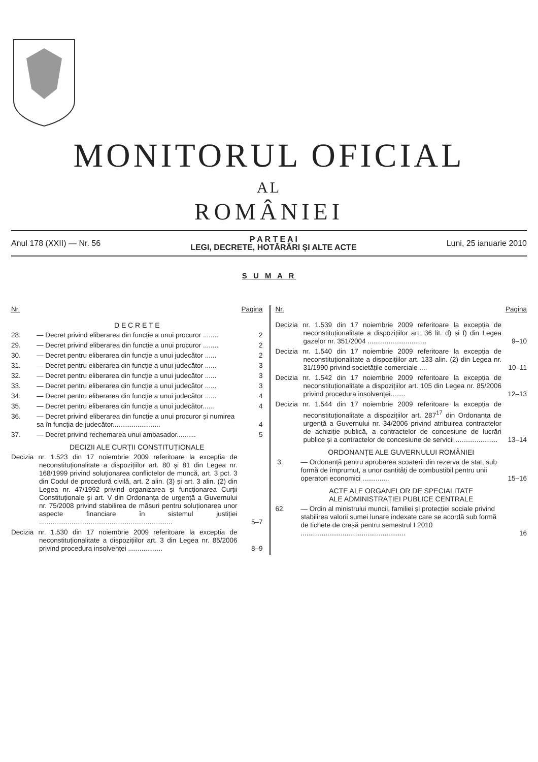MONITORUL OFICIAL
AL
ROMÂNIEI
Anul 178 (XXII) — Nr. 56
P A R T E A I
LEGI, DECRETE, HOTĂRÂRI ȘI ALTE ACTE
Luni, 25 ianuarie 2010
S U M A R
Nr. Pagina
D E C R E T E
28. — Decret privind eliberarea din funcție a unui procuror ........ 2
29. — Decret privind eliberarea din funcție a unui procuror ........ 2
30. — Decret pentru eliberarea din funcție a unui judecător ...... 2
31. — Decret pentru eliberarea din funcție a unui judecător ...... 3
32. — Decret pentru eliberarea din funcție a unui judecător ...... 3
33. — Decret pentru eliberarea din funcție a unui judecător ...... 3
34. — Decret pentru eliberarea din funcție a unui judecător ...... 4
35. — Decret pentru eliberarea din funcție a unui judecător...... 4
36. — Decret privind eliberarea din funcție a unui procuror și numirea sa în funcția de judecător......................... 4
37. — Decret privind rechemarea unui ambasador.......... 5
DECIZII ALE CURȚII CONSTITUȚIONALE
Decizia nr. 1.523 din 17 noiembrie 2009 referitoare la excepția de neconstituționalitate a dispozițiilor art. 80 și 81 din Legea nr. 168/1999 privind soluționarea conflictelor de muncă, art. 3 pct. 3 din Codul de procedură civilă, art. 2 alin. (3) și art. 3 alin. (2) din Legea nr. 47/1992 privind organizarea și funcționarea Curții Constituționale și art. V din Ordonanța de urgență a Guvernului nr. 75/2008 privind stabilirea de măsuri pentru soluționarea unor aspecte financiare în sistemul justiției ...................................................................... 5–7
Decizia nr. 1.530 din 17 noiembrie 2009 referitoare la excepția de neconstituționalitate a dispozițiilor art. 3 din Legea nr. 85/2006 privind procedura insolvenței .................. 8–9
Nr. Pagina
Decizia nr. 1.539 din 17 noiembrie 2009 referitoare la excepția de neconstituționalitate a dispozițiilor art. 36 lit. d) și f) din Legea gazelor nr. 351/2004 ............................... 9–10
Decizia nr. 1.540 din 17 noiembrie 2009 referitoare la excepția de neconstituționalitate a dispozițiilor art. 133 alin. (2) din Legea nr. 31/1990 privind societățile comerciale .... 10–11
Decizia nr. 1.542 din 17 noiembrie 2009 referitoare la excepția de neconstituționalitate a dispozițiilor art. 105 din Legea nr. 85/2006 privind procedura insolvenței........ 12–13
Decizia nr. 1.544 din 17 noiembrie 2009 referitoare la excepția de neconstituționalitate a dispozițiilor art. 287<sup>17</sup> din Ordonanța de urgență a Guvernului nr. 34/2006 privind atribuirea contractelor de achiziție publică, a contractelor de concesiune de lucrări publice și a contractelor de concesiune de servicii ...................... 13–14
ORDONANȚE ALE GUVERNULUI ROMÂNIEI
3. — Ordonanță pentru aprobarea scoaterii din rezerva de stat, sub formă de împrumut, a unor cantități de combustibil pentru unii operatori economici .............. 15–16
ACTE ALE ORGANELOR DE SPECIALITATE
ALE ADMINISTRAȚIEI PUBLICE CENTRALE
62. — Ordin al ministrului muncii, familiei și protecției sociale privind stabilirea valorii sumei lunare indexate care se acordă sub formă de tichete de creșă pentru semestrul I 2010 ....................................................... 16